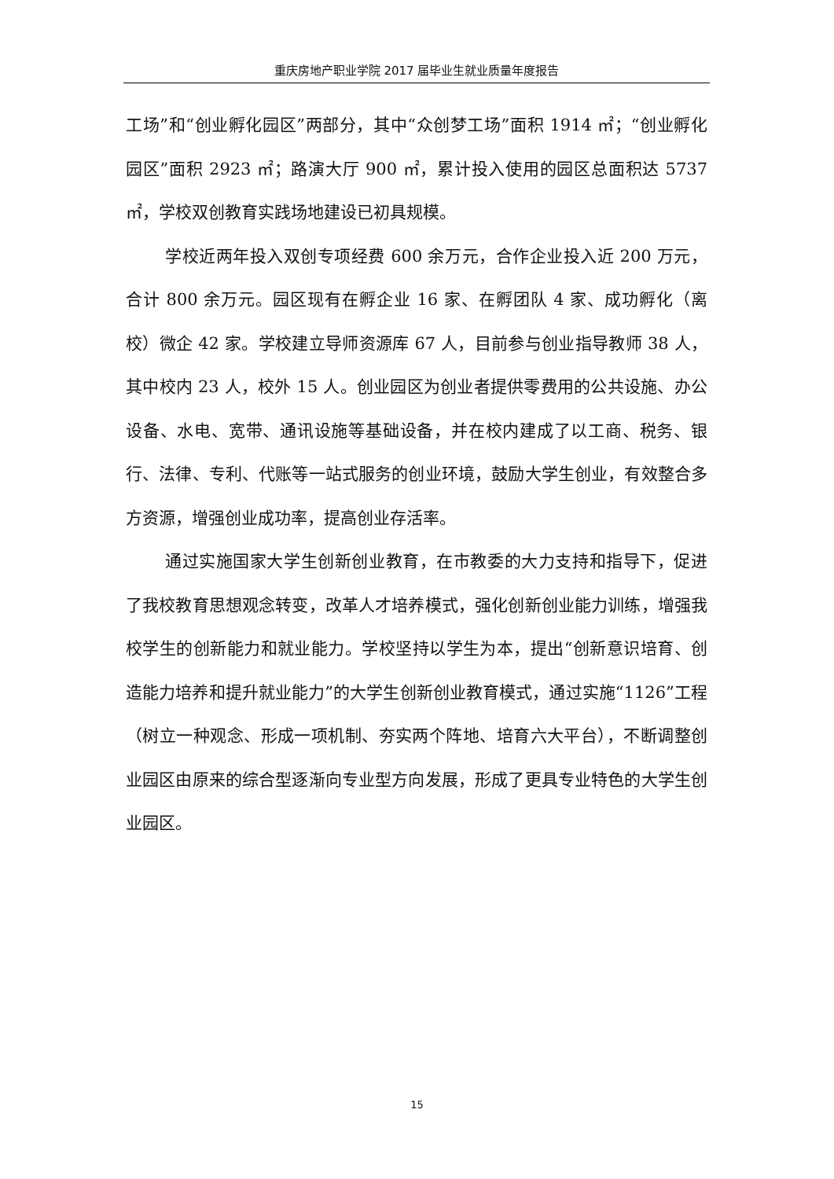重庆房地产职业学院 2017 届毕业生就业质量年度报告
工场”和“创业孵化园区”两部分，其中“众创梦工场”面积 1914 ㎡；“创业孵化园区”面积 2923 ㎡；路演大厅 900 ㎡，累计投入使用的园区总面积达 5737 ㎡，学校双创教育实践场地建设已初具规模。
学校近两年投入双创专项经费 600 余万元，合作企业投入近 200 万元，合计 800 余万元。园区现有在孵企业 16 家、在孵团队 4 家、成功孵化（离校）微企 42 家。学校建立导师资源库 67 人，目前参与创业指导教师 38 人，其中校内 23 人，校外 15 人。创业园区为创业者提供零费用的公共设施、办公设备、水电、宽带、通讯设施等基础设备，并在校内建成了以工商、税务、银行、法律、专利、代账等一站式服务的创业环境，鼓励大学生创业，有效整合多方资源，增强创业成功率，提高创业存活率。
通过实施国家大学生创新创业教育，在市教委的大力支持和指导下，促进了我校教育思想观念转变，改革人才培养模式，强化创新创业能力训练，增强我校学生的创新能力和就业能力。学校坚持以学生为本，提出“创新意识培育、创造能力培养和提升就业能力”的大学生创新创业教育模式，通过实施“1126”工程（树立一种观念、形成一项机制、夯实两个阵地、培育六大平台），不断调整创业园区由原来的综合型逐渐向专业型方向发展，形成了更具专业特色的大学生创业园区。
15